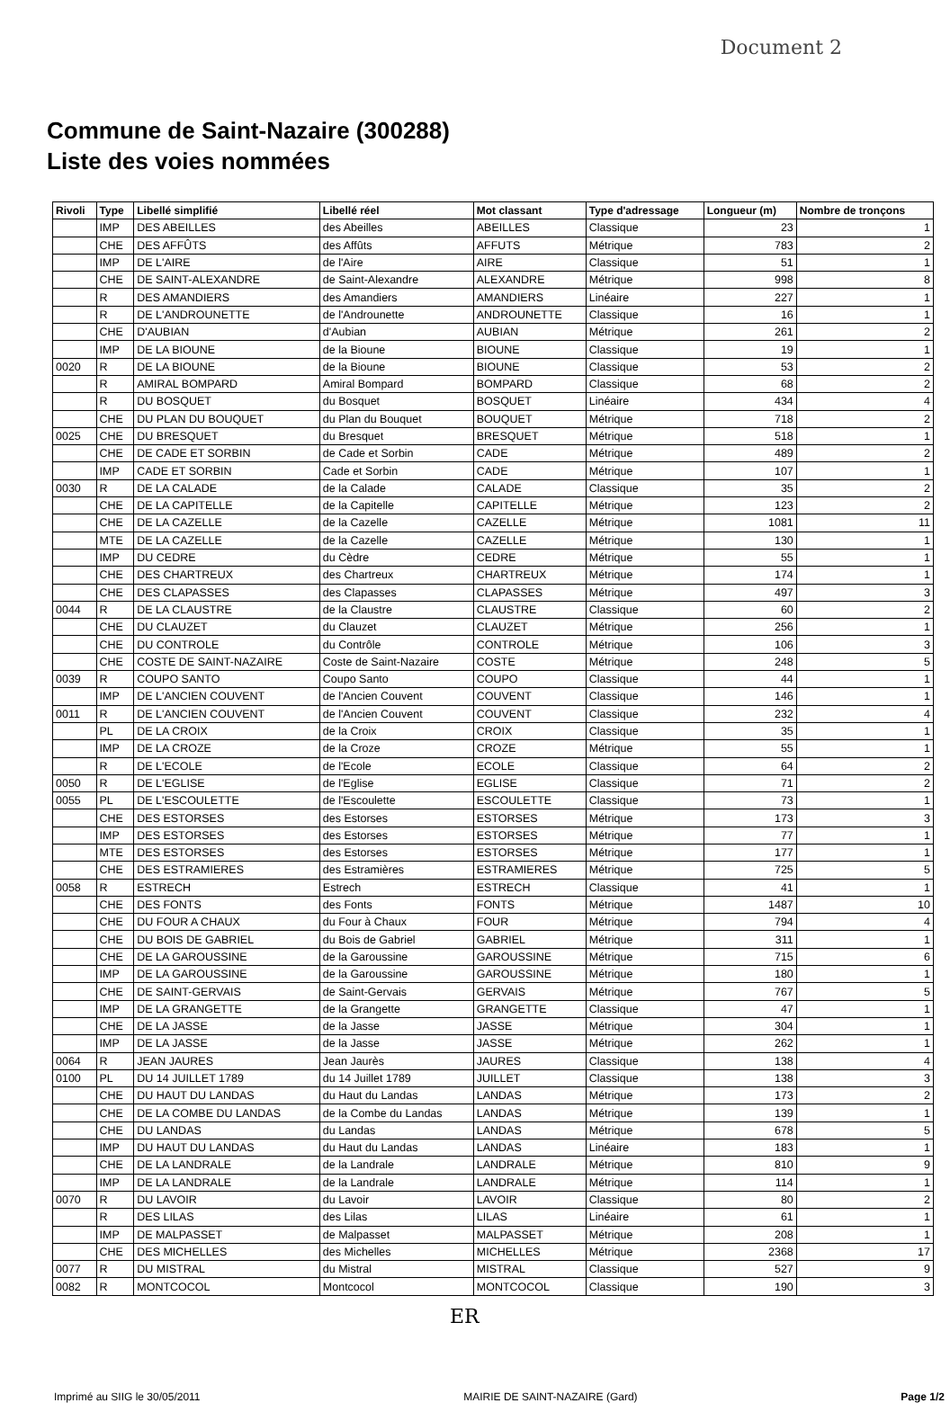Document 2
Commune de Saint-Nazaire (300288)
Liste des voies nommées
| Rivoli | Type | Libellé simplifié | Libellé réel | Mot classant | Type d'adressage | Longueur (m) | Nombre de tronçons |
| --- | --- | --- | --- | --- | --- | --- | --- |
| | IMP | DES ABEILLES | des Abeilles | ABEILLES | Classique | 23 | 1 |
| | CHE | DES AFFÛTS | des Affûts | AFFUTS | Métrique | 783 | 2 |
| | IMP | DE L'AIRE | de l'Aire | AIRE | Classique | 51 | 1 |
| | CHE | DE SAINT-ALEXANDRE | de Saint-Alexandre | ALEXANDRE | Métrique | 998 | 8 |
| | R | DES AMANDIERS | des Amandiers | AMANDIERS | Linéaire | 227 | 1 |
| | R | DE L'ANDROUNETTE | de l'Androunette | ANDROUNETTE | Classique | 16 | 1 |
| | CHE | D'AUBIAN | d'Aubian | AUBIAN | Métrique | 261 | 2 |
| | IMP | DE LA BIOUNE | de la Bioune | BIOUNE | Classique | 19 | 1 |
| 0020 | R | DE LA BIOUNE | de la Bioune | BIOUNE | Classique | 53 | 2 |
| | R | AMIRAL BOMPARD | Amiral Bompard | BOMPARD | Classique | 68 | 2 |
| | R | DU BOSQUET | du Bosquet | BOSQUET | Linéaire | 434 | 4 |
| | CHE | DU PLAN DU BOUQUET | du Plan du Bouquet | BOUQUET | Métrique | 718 | 2 |
| 0025 | CHE | DU BRESQUET | du Bresquet | BRESQUET | Métrique | 518 | 1 |
| | CHE | DE CADE ET SORBIN | de Cade et Sorbin | CADE | Métrique | 489 | 2 |
| | IMP | CADE ET SORBIN | Cade et Sorbin | CADE | Métrique | 107 | 1 |
| 0030 | R | DE LA CALADE | de la Calade | CALADE | Classique | 35 | 2 |
| | CHE | DE LA CAPITELLE | de la Capitelle | CAPITELLE | Métrique | 123 | 2 |
| | CHE | DE LA CAZELLE | de la Cazelle | CAZELLE | Métrique | 1081 | 11 |
| | MTE | DE LA CAZELLE | de la Cazelle | CAZELLE | Métrique | 130 | 1 |
| | IMP | DU CEDRE | du Cèdre | CEDRE | Métrique | 55 | 1 |
| | CHE | DES CHARTREUX | des Chartreux | CHARTREUX | Métrique | 174 | 1 |
| | CHE | DES CLAPASSES | des Clapasses | CLAPASSES | Métrique | 497 | 3 |
| 0044 | R | DE LA CLAUSTRE | de la Claustre | CLAUSTRE | Classique | 60 | 2 |
| | CHE | DU CLAUZET | du Clauzet | CLAUZET | Métrique | 256 | 1 |
| | CHE | DU CONTROLE | du Contrôle | CONTROLE | Métrique | 106 | 3 |
| | CHE | COSTE DE SAINT-NAZAIRE | Coste de Saint-Nazaire | COSTE | Métrique | 248 | 5 |
| 0039 | R | COUPO SANTO | Coupo Santo | COUPO | Classique | 44 | 1 |
| | IMP | DE L'ANCIEN COUVENT | de l'Ancien Couvent | COUVENT | Classique | 146 | 1 |
| 0011 | R | DE L'ANCIEN COUVENT | de l'Ancien Couvent | COUVENT | Classique | 232 | 4 |
| | PL | DE LA CROIX | de la Croix | CROIX | Classique | 35 | 1 |
| | IMP | DE LA CROZE | de la Croze | CROZE | Métrique | 55 | 1 |
| | R | DE L'ECOLE | de l'Ecole | ECOLE | Classique | 64 | 2 |
| 0050 | R | DE L'EGLISE | de l'Eglise | EGLISE | Classique | 71 | 2 |
| 0055 | PL | DE L'ESCOULETTE | de l'Escoulette | ESCOULETTE | Classique | 73 | 1 |
| | CHE | DES ESTORSES | des Estorses | ESTORSES | Métrique | 173 | 3 |
| | IMP | DES ESTORSES | des Estorses | ESTORSES | Métrique | 77 | 1 |
| | MTE | DES ESTORSES | des Estorses | ESTORSES | Métrique | 177 | 1 |
| | CHE | DES ESTRAMIERES | des Estramières | ESTRAMIERES | Métrique | 725 | 5 |
| 0058 | R | ESTRECH | Estrech | ESTRECH | Classique | 41 | 1 |
| | CHE | DES FONTS | des Fonts | FONTS | Métrique | 1487 | 10 |
| | CHE | DU FOUR A CHAUX | du Four à Chaux | FOUR | Métrique | 794 | 4 |
| | CHE | DU BOIS DE GABRIEL | du Bois de Gabriel | GABRIEL | Métrique | 311 | 1 |
| | CHE | DE LA GAROUSSINE | de la Garoussine | GAROUSSINE | Métrique | 715 | 6 |
| | IMP | DE LA GAROUSSINE | de la Garoussine | GAROUSSINE | Métrique | 180 | 1 |
| | CHE | DE SAINT-GERVAIS | de Saint-Gervais | GERVAIS | Métrique | 767 | 5 |
| | IMP | DE LA GRANGETTE | de la Grangette | GRANGETTE | Classique | 47 | 1 |
| | CHE | DE LA JASSE | de la Jasse | JASSE | Métrique | 304 | 1 |
| | IMP | DE LA JASSE | de la Jasse | JASSE | Métrique | 262 | 1 |
| 0064 | R | JEAN JAURES | Jean Jaurès | JAURES | Classique | 138 | 4 |
| 0100 | PL | DU 14 JUILLET 1789 | du 14 Juillet 1789 | JUILLET | Classique | 138 | 3 |
| | CHE | DU HAUT DU LANDAS | du Haut du Landas | LANDAS | Métrique | 173 | 2 |
| | CHE | DE LA COMBE DU LANDAS | de la Combe du Landas | LANDAS | Métrique | 139 | 1 |
| | CHE | DU LANDAS | du Landas | LANDAS | Métrique | 678 | 5 |
| | IMP | DU HAUT DU LANDAS | du Haut du Landas | LANDAS | Linéaire | 183 | 1 |
| | CHE | DE LA LANDRALE | de la Landrale | LANDRALE | Métrique | 810 | 9 |
| | IMP | DE LA LANDRALE | de la Landrale | LANDRALE | Métrique | 114 | 1 |
| 0070 | R | DU LAVOIR | du Lavoir | LAVOIR | Classique | 80 | 2 |
| | R | DES LILAS | des Lilas | LILAS | Linéaire | 61 | 1 |
| | IMP | DE MALPASSET | de Malpasset | MALPASSET | Métrique | 208 | 1 |
| | CHE | DES MICHELLES | des Michelles | MICHELLES | Métrique | 2368 | 17 |
| 0077 | R | DU MISTRAL | du Mistral | MISTRAL | Classique | 527 | 9 |
| 0082 | R | MONTCOCOL | Montcocol | MONTCOCOL | Classique | 190 | 3 |
ER
Imprimé au SIIG le 30/05/2011 MAIRIE DE SAINT-NAZAIRE (Gard) Page 1/2